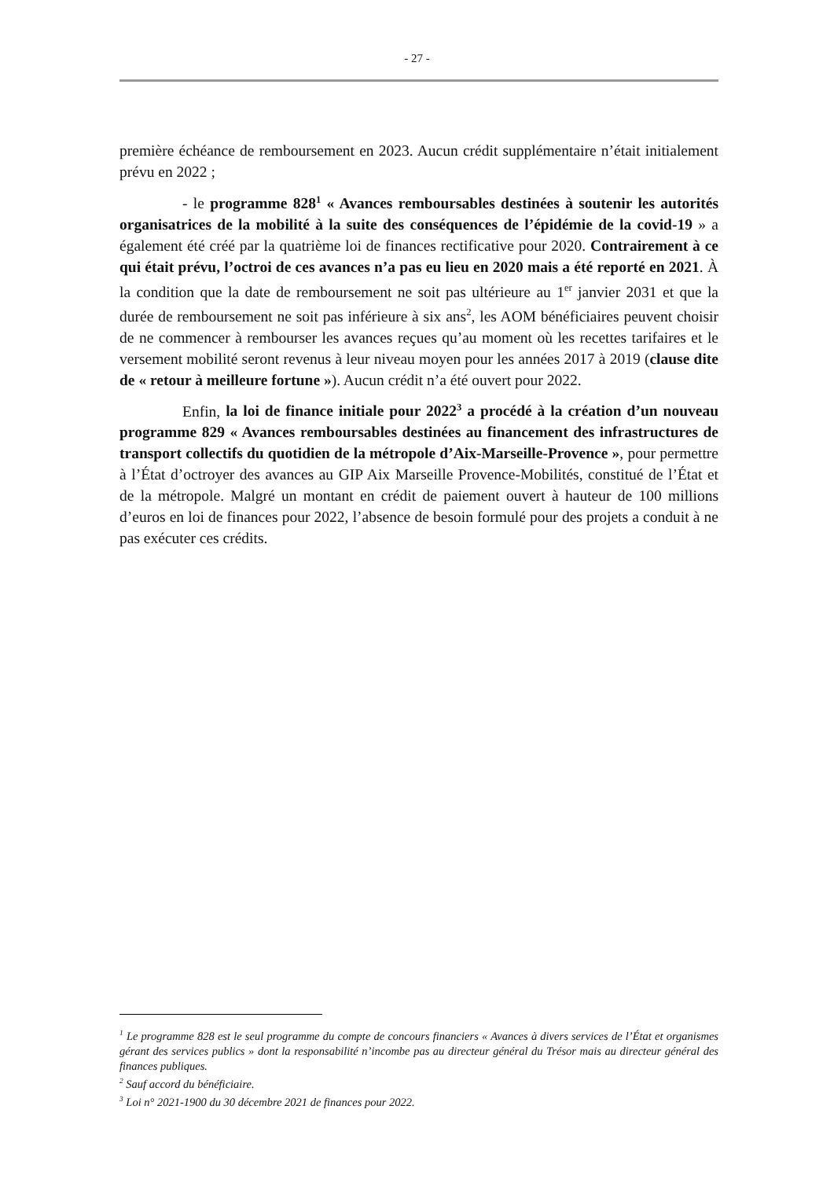- 27 -
première échéance de remboursement en 2023. Aucun crédit supplémentaire n’était initialement prévu en 2022 ;
- le programme 828<sup>1</sup> « Avances remboursables destinées à soutenir les autorités organisatrices de la mobilité à la suite des conséquences de l’épidémie de la covid-19 » a également été créé par la quatrième loi de finances rectificative pour 2020. Contrairement à ce qui était prévu, l’octroi de ces avances n’a pas eu lieu en 2020 mais a été reporté en 2021. À la condition que la date de remboursement ne soit pas ultérieure au 1<sup>er</sup> janvier 2031 et que la durée de remboursement ne soit pas inférieure à six ans<sup>2</sup>, les AOM bénéficiaires peuvent choisir de ne commencer à rembourser les avances reçues qu’au moment où les recettes tarifaires et le versement mobilité seront revenus à leur niveau moyen pour les années 2017 à 2019 (clause dite de « retour à meilleure fortune »). Aucun crédit n’a été ouvert pour 2022.
Enfin, la loi de finance initiale pour 2022<sup>3</sup> a procédé à la création d’un nouveau programme 829 « Avances remboursables destinées au financement des infrastructures de transport collectifs du quotidien de la métropole d’Aix-Marseille-Provence », pour permettre à l’État d’octroyer des avances au GIP Aix Marseille Provence-Mobilités, constitué de l’État et de la métropole. Malgré un montant en crédit de paiement ouvert à hauteur de 100 millions d’euros en loi de finances pour 2022, l’absence de besoin formulé pour des projets a conduit à ne pas exécuter ces crédits.
<sup>1</sup> Le programme 828 est le seul programme du compte de concours financiers « Avances à divers services de l’État et organismes gérant des services publics » dont la responsabilité n’incombe pas au directeur général du Trésor mais au directeur général des finances publiques.
<sup>2</sup> Sauf accord du bénéficiaire.
<sup>3</sup> Loi n° 2021-1900 du 30 décembre 2021 de finances pour 2022.